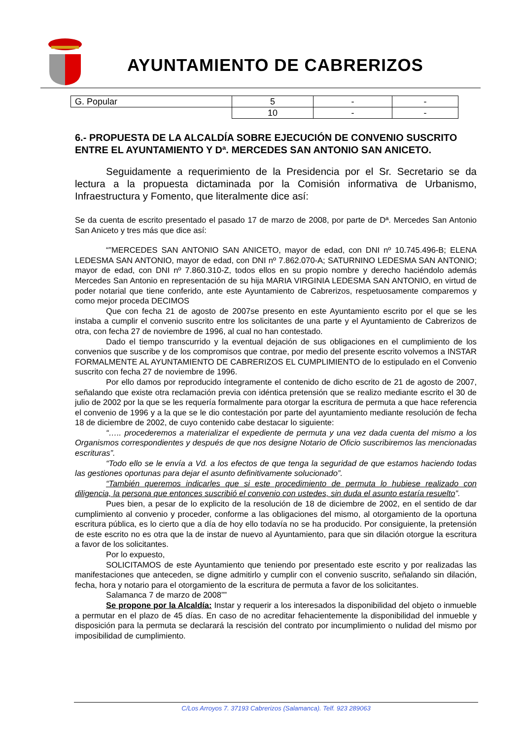AYUNTAMIENTO DE CABRERIZOS
| G. Popular | 5 | - | - |
| | 10 | - | - |
6.- PROPUESTA DE LA ALCALDÍA SOBRE EJECUCIÓN DE CONVENIO SUSCRITO ENTRE EL AYUNTAMIENTO Y Dª. MERCEDES SAN ANTONIO SAN ANICETO.
Seguidamente a requerimiento de la Presidencia por el Sr. Secretario se da lectura a la propuesta dictaminada por la Comisión informativa de Urbanismo, Infraestructura y Fomento, que literalmente dice así:
Se da cuenta de escrito presentado el pasado 17 de marzo de 2008, por parte de Dª. Mercedes San Antonio San Aniceto y tres más que dice así:
“”MERCEDES SAN ANTONIO SAN ANICETO, mayor de edad, con DNI nº 10.745.496-B; ELENA LEDESMA SAN ANTONIO, mayor de edad, con DNI nº 7.862.070-A; SATURNINO LEDESMA SAN ANTONIO; mayor de edad, con DNI nº 7.860.310-Z, todos ellos en su propio nombre y derecho haciéndolo además Mercedes San Antonio en representación de su hija MARIA VIRGINIA LEDESMA SAN ANTONIO, en virtud de poder notarial que tiene conferido, ante este Ayuntamiento de Cabrerizos, respetuosamente comparemos y como mejor proceda DECIMOS
Que con fecha 21 de agosto de 2007se presento en este Ayuntamiento escrito por el que se les instaba a cumplir el convenio suscrito entre los solicitantes de una parte y el Ayuntamiento de Cabrerizos de otra, con fecha 27 de noviembre de 1996, al cual no han contestado.
Dado el tiempo transcurrido y la eventual dejación de sus obligaciones en el cumplimiento de los convenios que suscribe y de los compromisos que contrae, por medio del presente escrito volvemos a INSTAR FORMALMENTE AL AYUNTAMIENTO DE CABRERIZOS EL CUMPLIMIENTO de lo estipulado en el Convenio suscrito con fecha 27 de noviembre de 1996.
Por ello damos por reproducido íntegramente el contenido de dicho escrito de 21 de agosto de 2007, señalando que existe otra reclamación previa con idéntica pretensión que se realizo mediante escrito el 30 de julio de 2002 por la que se les requería formalmente para otorgar la escritura de permuta a que hace referencia el convenio de 1996 y a la que se le dio contestación por parte del ayuntamiento mediante resolución de fecha 18 de diciembre de 2002, de cuyo contenido cabe destacar lo siguiente:
“….. procederemos a materializar el expediente de permuta y una vez dada cuenta del mismo a los Organismos correspondientes y después de que nos designe Notario de Oficio suscribiremos las mencionadas escrituras”.
“Todo ello se le envía a Vd. a los efectos de que tenga la seguridad de que estamos haciendo todas las gestiones oportunas para dejar el asunto definitivamente solucionado”.
“También queremos indicarles que si este procedimiento de permuta lo hubiese realizado con diligencia, la persona que entonces suscribió el convenio con ustedes, sin duda el asunto estaría resuelto”.
Pues bien, a pesar de lo explicito de la resolución de 18 de diciembre de 2002, en el sentido de dar cumplimiento al convenio y proceder, conforme a las obligaciones del mismo, al otorgamiento de la oportuna escritura pública, es lo cierto que a día de hoy ello todavía no se ha producido. Por consiguiente, la pretensión de este escrito no es otra que la de instar de nuevo al Ayuntamiento, para que sin dilación otorgue la escritura a favor de los solicitantes.
Por lo expuesto,
SOLICITAMOS de este Ayuntamiento que teniendo por presentado este escrito y por realizadas las manifestaciones que anteceden, se digne admitirlo y cumplir con el convenio suscrito, señalando sin dilación, fecha, hora y notario para el otorgamiento de la escritura de permuta a favor de los solicitantes.
Salamanca 7 de marzo de 2008””
Se propone por la Alcaldía: Instar y requerir a los interesados la disponibilidad del objeto o inmueble a permutar en el plazo de 45 días. En caso de no acreditar fehacientemente la disponibilidad del inmueble y disposición para la permuta se declarará la rescisión del contrato por incumplimiento o nulidad del mismo por imposibilidad de cumplimiento.
C/Los Arroyos 7. 37193 Cabrerizos (Salamanca). Telf. 923 289063